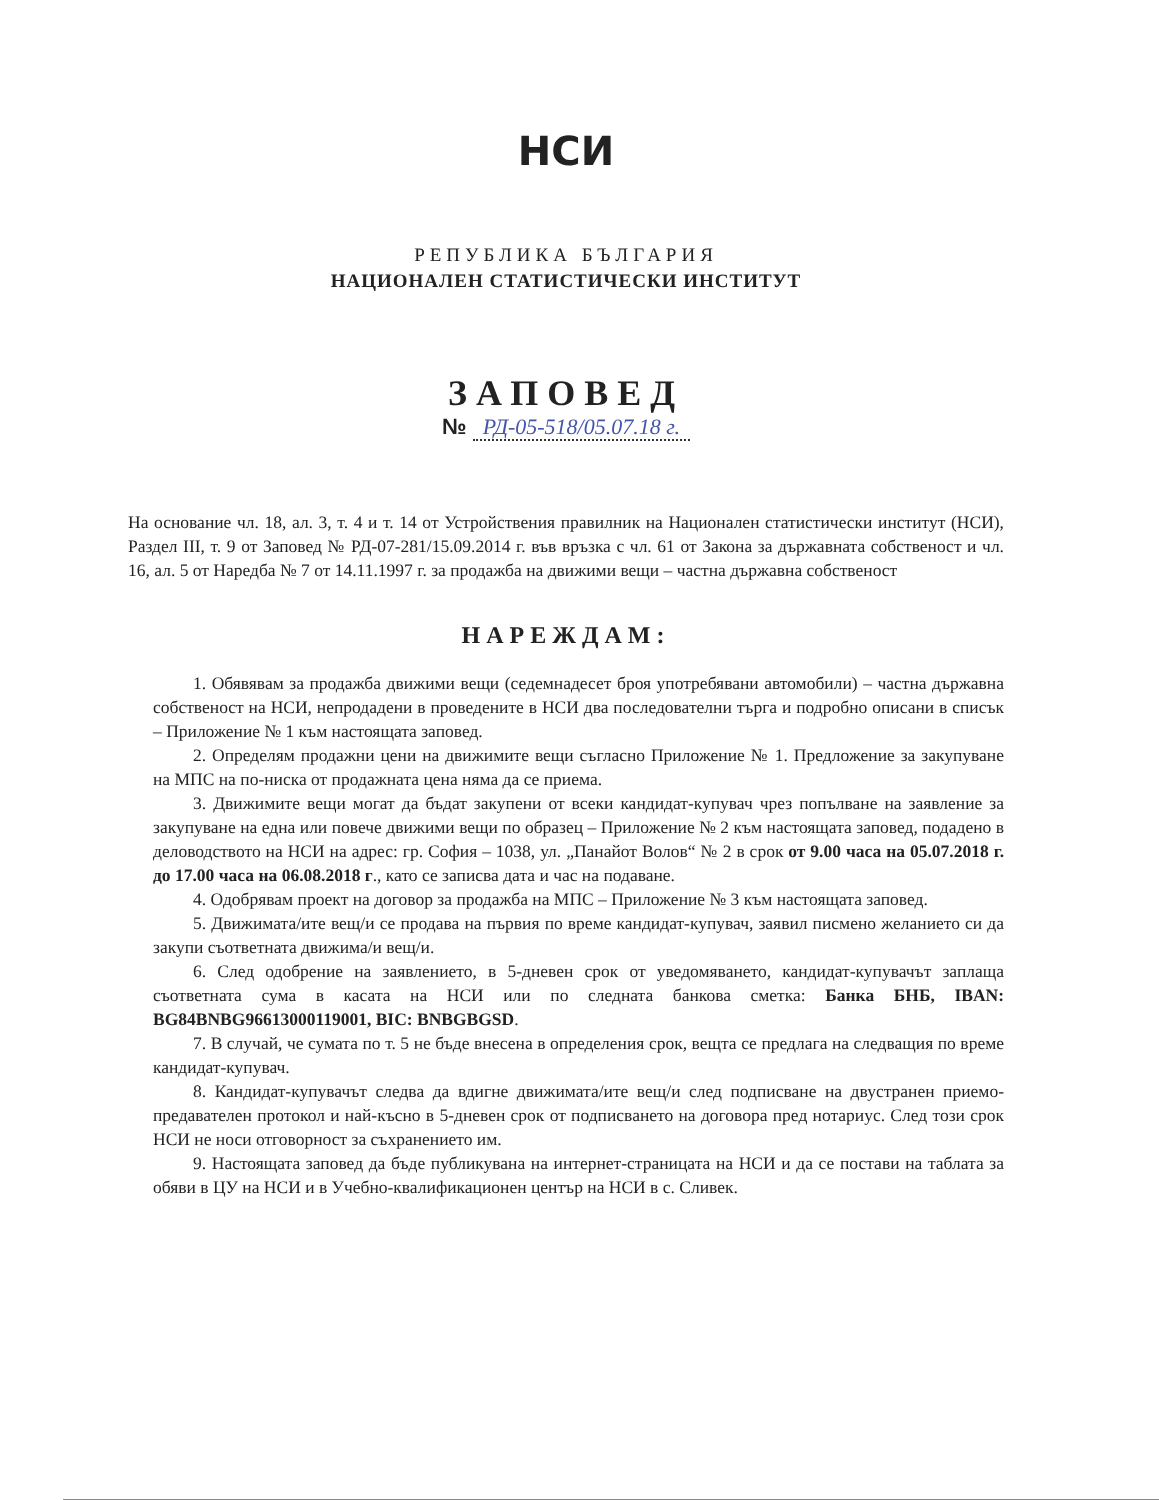НСИ
РЕПУБЛИКА БЪЛГАРИЯ
НАЦИОНАЛЕН СТАТИСТИЧЕСКИ ИНСТИТУТ
ЗАПОВЕД
№ РД-05-518/05.07.18 г.
На основание чл. 18, ал. 3, т. 4 и т. 14 от Устройствения правилник на Национален статистически институт (НСИ), Раздел III, т. 9 от Заповед № РД-07-281/15.09.2014 г. във връзка с чл. 61 от Закона за държавната собственост и чл. 16, ал. 5 от Наредба № 7 от 14.11.1997 г. за продажба на движими вещи – частна държавна собственост
НАРЕЖДАМ:
1. Обявявам за продажба движими вещи (седемнадесет броя употребявани автомобили) – частна държавна собственост на НСИ, непродадени в проведените в НСИ два последователни търга и подробно описани в списък – Приложение № 1 към настоящата заповед.
2. Определям продажни цени на движимите вещи съгласно Приложение № 1. Предложение за закупуване на МПС на по-ниска от продажната цена няма да се приема.
3. Движимите вещи могат да бъдат закупени от всеки кандидат-купувач чрез попълване на заявление за закупуване на една или повече движими вещи по образец – Приложение № 2 към настоящата заповед, подадено в деловодството на НСИ на адрес: гр. София – 1038, ул. „Панайот Волов“ № 2 в срок от 9.00 часа на 05.07.2018 г. до 17.00 часа на 06.08.2018 г., като се записва дата и час на подаване.
4. Одобрявам проект на договор за продажба на МПС – Приложение № 3 към настоящата заповед.
5. Движимата/ите вещ/и се продава на първия по време кандидат-купувач, заявил писмено желанието си да закупи съответната движима/и вещ/и.
6. След одобрение на заявлението, в 5-дневен срок от уведомяването, кандидат-купувачът заплаща съответната сума в касата на НСИ или по следната банкова сметка: Банка БНБ, IBAN: BG84BNBG96613000119001, BIC: BNBGBGSD.
7. В случай, че сумата по т. 5 не бъде внесена в определения срок, вещта се предлага на следващия по време кандидат-купувач.
8. Кандидат-купувачът следва да вдигне движимата/ите вещ/и след подписване на двустранен приемо-предавателен протокол и най-късно в 5-дневен срок от подписването на договора пред нотариус. След този срок НСИ не носи отговорност за съхранението им.
9. Настоящата заповед да бъде публикувана на интернет-страницата на НСИ и да се постави на таблата за обяви в ЦУ на НСИ и в Учебно-квалификационен център на НСИ в с. Сливек.